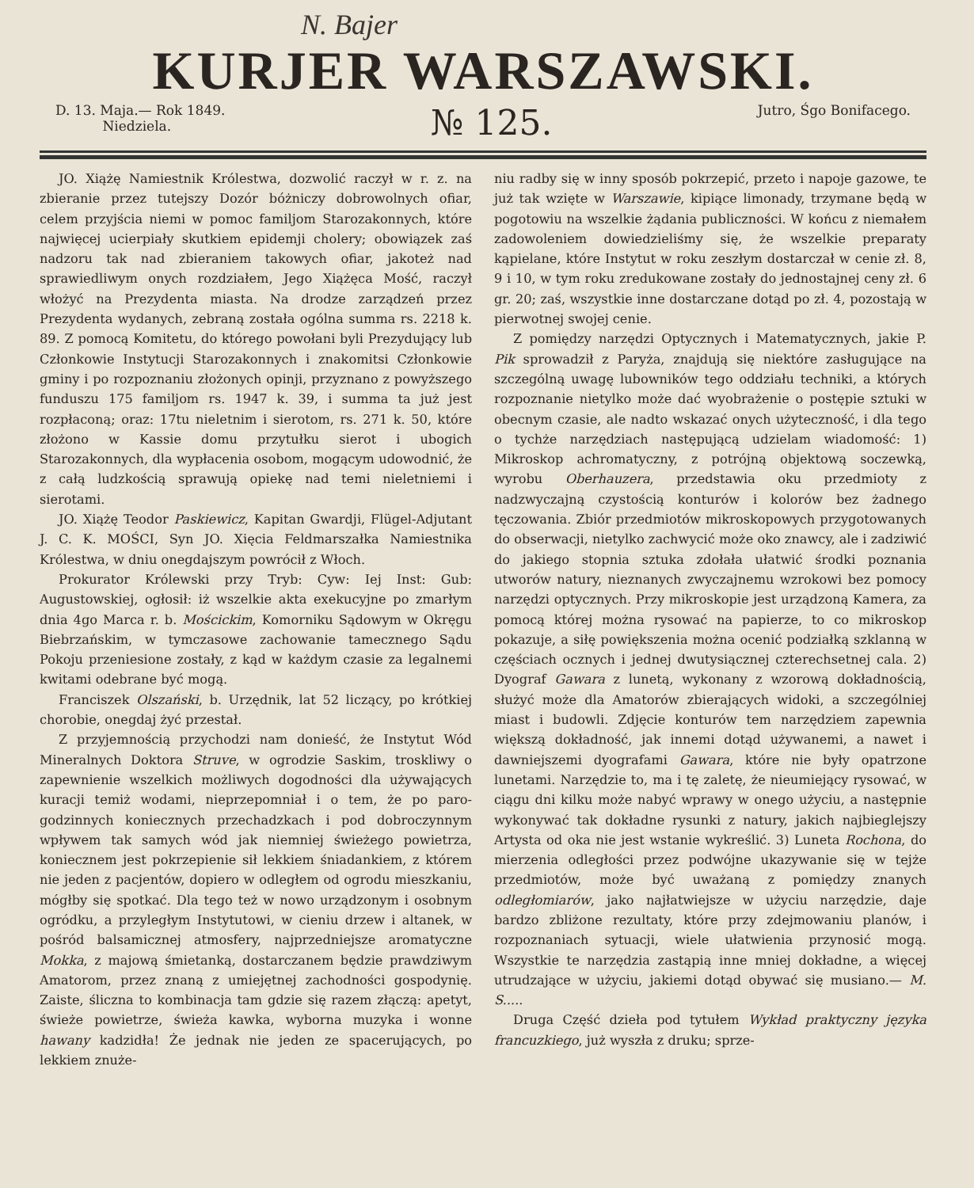N. Bajer
KURJER WARSZAWSKI.
D. 13. Maja.— Rok 1849.
Niedziela.
№ 125.
Jutro, Śgo Bonifacego.
JO. Xiążę Namiestnik Królestwa, dozwolić raczył w r. z. na zbieranie przez tutejszy Dozór bóżniczy dobrowolnych ofiar, celem przyjścia niemi w pomoc familjom Starozakonnych, które najwięcej ucierpiały skutkiem epidemji cholery; obowiązek zaś nadzoru tak nad zbieraniem takowych ofiar, jakoteż nad sprawiedliwym onych rozdziałem, Jego Xiążęca Mość, raczył włożyć na Prezydenta miasta. Na drodze zarządzeń przez Prezydenta wydanych, zebraną została ogólna summa rs. 2218 k. 89. Z pomocą Komitetu, do którego powołani byli Prezydujący lub Członkowie Instytucji Starozakonnych i znakomitsi Członkowie gminy i po rozpoznaniu złożonych opinji, przyznano z powyższego funduszu 175 familjom rs. 1947 k. 39, i summa ta już jest rozpłaconą; oraz: 17tu nieletnim i sierotom, rs. 271 k. 50, które złożono w Kassie domu przytułku sierot i ubogich Starozakonnych, dla wypłacenia osobom, mogącym udowodnić, że z całą ludzkością sprawują opiekę nad temi nieletniemi i sierotami.
JO. Xiążę Teodor Paskiewicz, Kapitan Gwardji, Flügel-Adjutant J. C. K. MOŚCI, Syn JO. Xięcia Feldmarszałka Namiestnika Królestwa, w dniu onegdajszym powrócił z Włoch.
Prokurator Królewski przy Tryb: Cyw: Iej Inst: Gub: Augustowskiej, ogłosił: iż wszelkie akta exekucyjne po zmarłym dnia 4go Marca r. b. Mościckim, Komorniku Sądowym w Okręgu Biebrzańskim, w tymczasowe zachowanie tamecznego Sądu Pokoju przeniesione zostały, z kąd w każdym czasie za legalnemi kwitami odebrane być mogą.
Franciszek Olszański, b. Urzędnik, lat 52 liczący, po krótkiej chorobie, onegdaj żyć przestał.
Z przyjemnością przychodzi nam donieść, że Instytut Wód Mineralnych Doktora Struve, w ogrodzie Saskim, troskliwy o zapewnienie wszelkich możliwych dogodności dla używających kuracji temiż wodami, nieprzepomniał i o tem, że po paro-godzinnych koniecznych przechadzkach i pod dobroczynnym wpływem tak samych wód jak niemniej świeżego powietrza, koniecznem jest pokrzepienie sił lekkiem śniadankiem, z którem nie jeden z pacjentów, dopiero w odległem od ogrodu mieszkaniu, mógłby się spotkać. Dla tego też w nowo urządzonym i osobnym ogródku, a przyległym Instytutowi, w cieniu drzew i altanek, w pośród balsamicznej atmosfery, najprzedniejsze aromatyczne Mokka, z majową śmietanką, dostarczanem będzie prawdziwym Amatorom, przez znaną z umiejętnej zachodności gospodynię. Zaiste, śliczna to kombinacja tam gdzie się razem złączą: apetyt, świeże powietrze, świeża kawka, wyborna muzyka i wonne hawany kadzidła! Że jednak nie jeden ze spacerujących, po lekkiem znuże-
niu radby się w inny sposób pokrzepić, przeto i napoje gazowe, te już tak wzięte w Warszawie, kipiące limonady, trzymane będą w pogotowiu na wszelkie żądania publiczności. W końcu z niemałem zadowoleniem dowiedzieliśmy się, że wszelkie preparaty kąpielane, które Instytut w roku zeszłym dostarczał w cenie zł. 8, 9 i 10, w tym roku zredukowane zostały do jednostajnej ceny zł. 6 gr. 20; zaś, wszystkie inne dostarczane dotąd po zł. 4, pozostają w pierwotnej swojej cenie.
Z pomiędzy narzędzi Optycznych i Matematycznych, jakie P. Pik sprowadził z Paryża, znajdują się niektóre zasługujące na szczególną uwagę lubowników tego oddziału techniki, a których rozpoznanie nietylko może dać wyobrażenie o postępie sztuki w obecnym czasie, ale nadto wskazać onych użyteczność, i dla tego o tychże narzędziach następującą udzielam wiadomość: 1) Mikroskop achromatyczny, z potrójną objektową soczewką, wyrobu Oberhauzera, przedstawia oku przedmioty z nadzwyczajną czystością konturów i kolorów bez żadnego tęczowania. Zbiór przedmiotów mikroskopowych przygotowanych do obserwacji, nietylko zachwycić może oko znawcy, ale i zadziwić do jakiego stopnia sztuka zdołała ułatwić środki poznania utworów natury, nieznanych zwyczajnemu wzrokowi bez pomocy narzędzi optycznych. Przy mikroskopie jest urządzoną Kamera, za pomocą której można rysować na papierze, to co mikroskop pokazuje, a siłę powiększenia można ocenić podziałką szklanną w częściach ocznych i jednej dwutysiącznej czterechsetnej cala. 2) Dyograf Gawara z lunetą, wykonany z wzorową dokładnością, służyć może dla Amatorów zbierających widoki, a szczególniej miast i budowli. Zdjęcie konturów tem narzędziem zapewnia większą dokładność, jak innemi dotąd używanemi, a nawet i dawniejszemi dyografami Gawara, które nie były opatrzone lunetami. Narzędzie to, ma i tę zaletę, że nieumiejący rysować, w ciągu dni kilku może nabyć wprawy w onego użyciu, a następnie wykonywać tak dokładne rysunki z natury, jakich najbieglejszy Artysta od oka nie jest wstanie wykreślić. 3) Luneta Rochona, do mierzenia odległości przez podwójne ukazywanie się w tejże przedmiotów, może być uważaną z pomiędzy znanych odległomiarów, jako najłatwiejsze w użyciu narzędzie, daje bardzo zbliżone rezultaty, które przy zdejmowaniu planów, i rozpoznaniach sytuacji, wiele ułatwienia przynosić mogą. Wszystkie te narzędzia zastąpią inne mniej dokładne, a więcej utrudzające w użyciu, jakiemi dotąd obywać się musiano.— M. S.....
Druga Część dzieła pod tytułem Wykład praktyczny języka francuzkiego, już wyszła z druku; sprze-